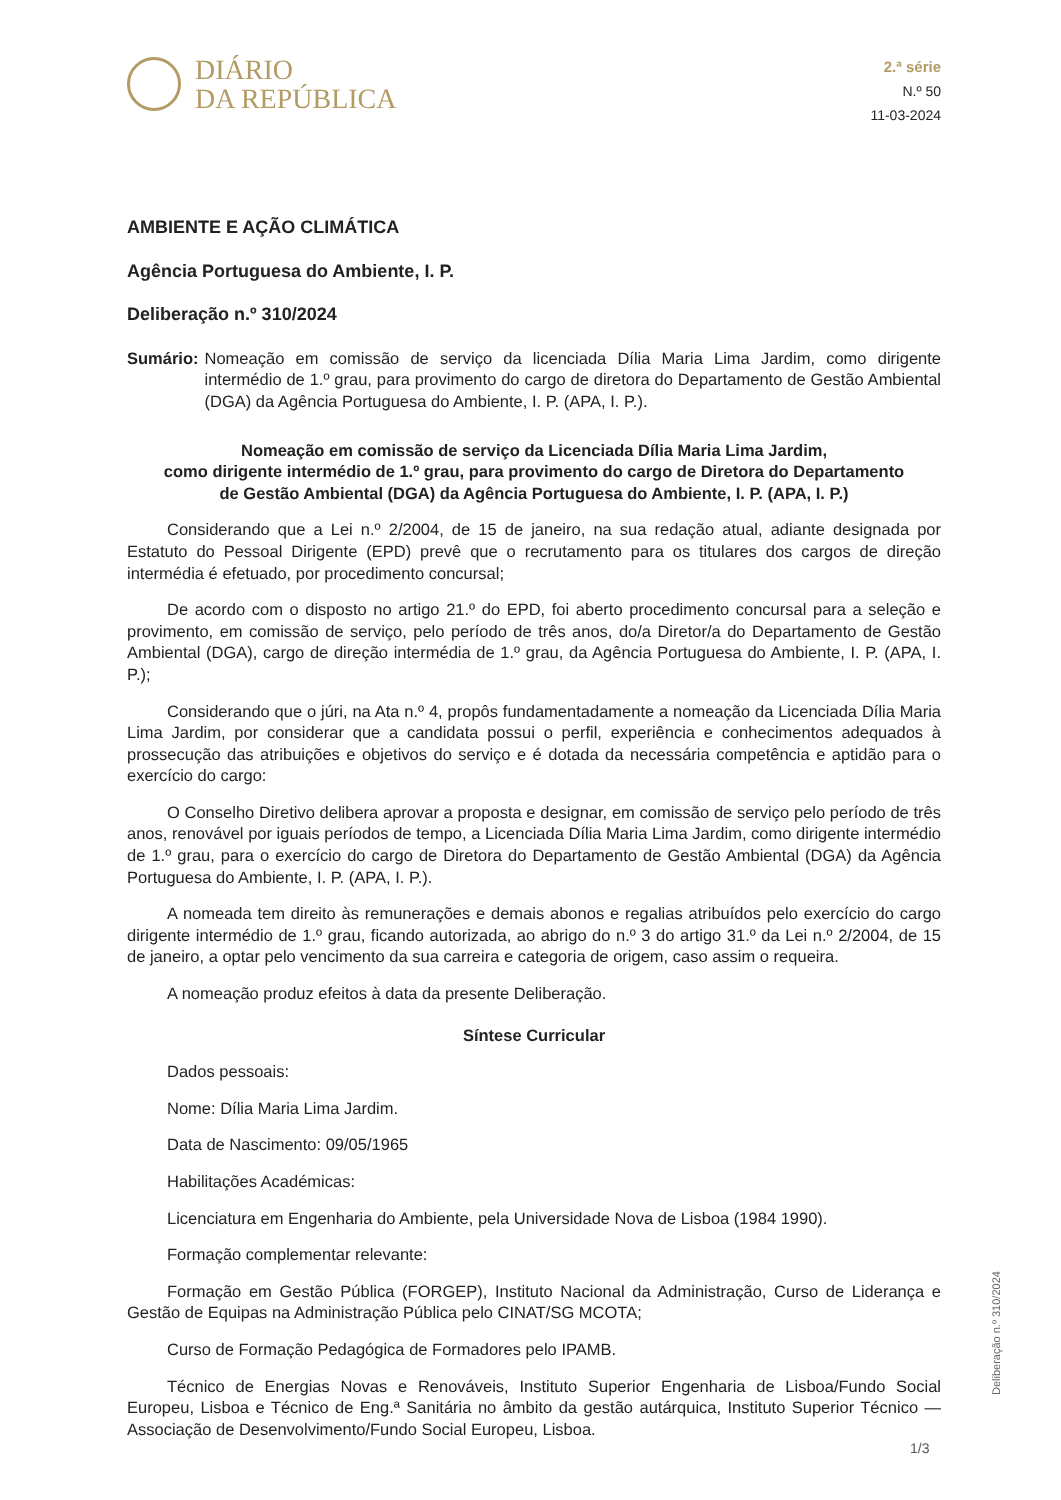DIÁRIO
DA REPÚBLICA
2.ª série
N.º 50
11-03-2024
AMBIENTE E AÇÃO CLIMÁTICA
Agência Portuguesa do Ambiente, I. P.
Deliberação n.º 310/2024
Sumário: Nomeação em comissão de serviço da licenciada Dília Maria Lima Jardim, como dirigente intermédio de 1.º grau, para provimento do cargo de diretora do Departamento de Gestão Ambiental (DGA) da Agência Portuguesa do Ambiente, I. P. (APA, I. P.).
Nomeação em comissão de serviço da Licenciada Dília Maria Lima Jardim,
como dirigente intermédio de 1.º grau, para provimento do cargo de Diretora do Departamento
de Gestão Ambiental (DGA) da Agência Portuguesa do Ambiente, I. P. (APA, I. P.)
Considerando que a Lei n.º 2/2004, de 15 de janeiro, na sua redação atual, adiante designada por Estatuto do Pessoal Dirigente (EPD) prevê que o recrutamento para os titulares dos cargos de direção intermédia é efetuado, por procedimento concursal;
De acordo com o disposto no artigo 21.º do EPD, foi aberto procedimento concursal para a seleção e provimento, em comissão de serviço, pelo período de três anos, do/a Diretor/a do Departamento de Gestão Ambiental (DGA), cargo de direção intermédia de 1.º grau, da Agência Portuguesa do Ambiente, I. P. (APA, I. P.);
Considerando que o júri, na Ata n.º 4, propôs fundamentadamente a nomeação da Licenciada Dília Maria Lima Jardim, por considerar que a candidata possui o perfil, experiência e conhecimentos adequados à prossecução das atribuições e objetivos do serviço e é dotada da necessária competência e aptidão para o exercício do cargo:
O Conselho Diretivo delibera aprovar a proposta e designar, em comissão de serviço pelo período de três anos, renovável por iguais períodos de tempo, a Licenciada Dília Maria Lima Jardim, como dirigente intermédio de 1.º grau, para o exercício do cargo de Diretora do Departamento de Gestão Ambiental (DGA) da Agência Portuguesa do Ambiente, I. P. (APA, I. P.).
A nomeada tem direito às remunerações e demais abonos e regalias atribuídos pelo exercício do cargo dirigente intermédio de 1.º grau, ficando autorizada, ao abrigo do n.º 3 do artigo 31.º da Lei n.º 2/2004, de 15 de janeiro, a optar pelo vencimento da sua carreira e categoria de origem, caso assim o requeira.
A nomeação produz efeitos à data da presente Deliberação.
Síntese Curricular
Dados pessoais:
Nome: Dília Maria Lima Jardim.
Data de Nascimento: 09/05/1965
Habilitações Académicas:
Licenciatura em Engenharia do Ambiente, pela Universidade Nova de Lisboa (1984 1990).
Formação complementar relevante:
Formação em Gestão Pública (FORGEP), Instituto Nacional da Administração, Curso de Liderança e Gestão de Equipas na Administração Pública pelo CINAT/SG MCOTA;
Curso de Formação Pedagógica de Formadores pelo IPAMB.
Técnico de Energias Novas e Renováveis, Instituto Superior Engenharia de Lisboa/Fundo Social Europeu, Lisboa e Técnico de Eng.ª Sanitária no âmbito da gestão autárquica, Instituto Superior Técnico — Associação de Desenvolvimento/Fundo Social Europeu, Lisboa.
Deliberação n.º 310/2024
1/3